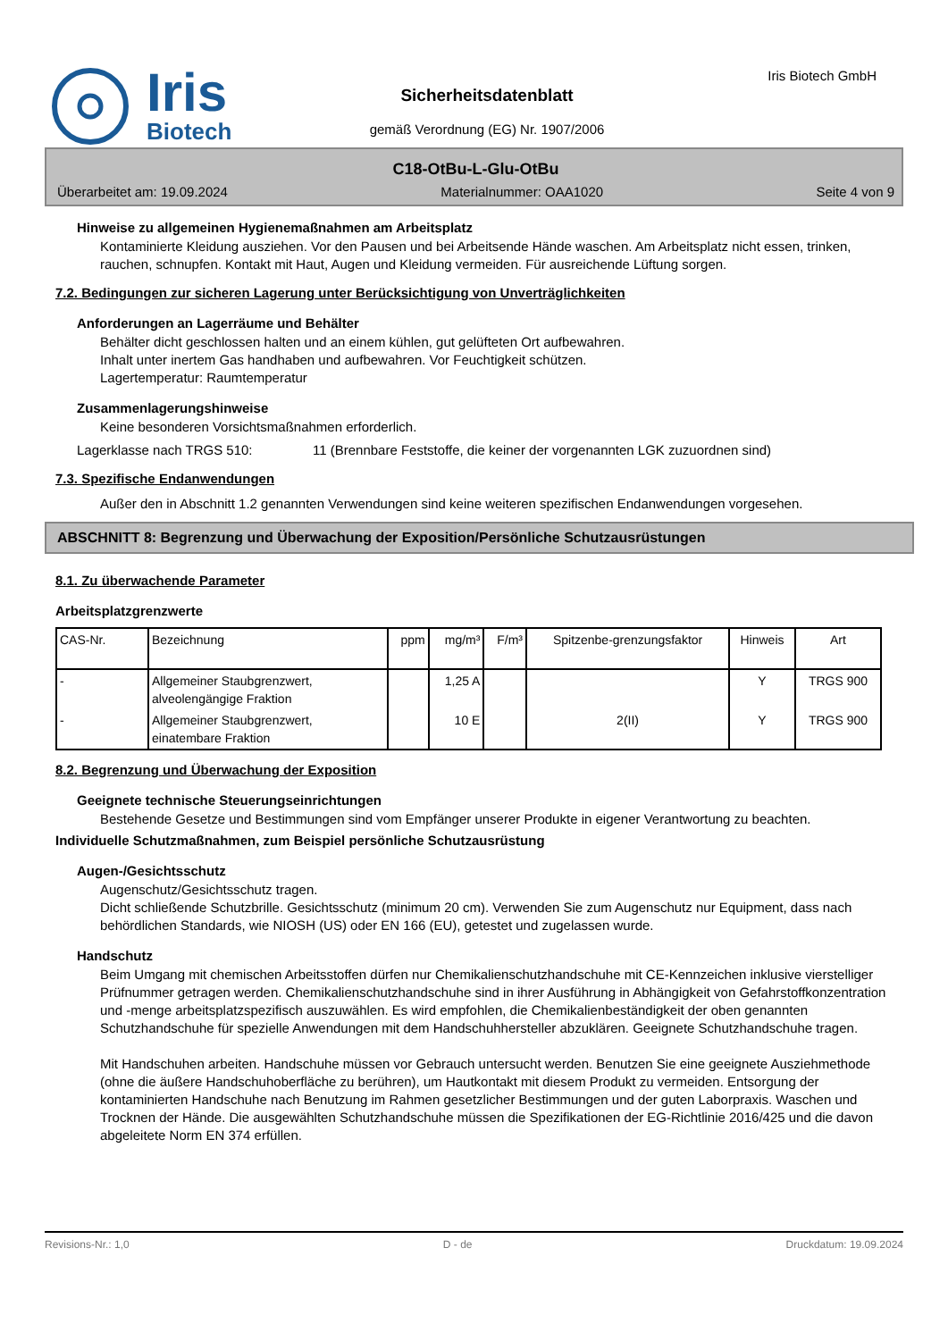Iris
Biotech
Sicherheitsdatenblatt
gemäß Verordnung (EG) Nr. 1907/2006
Iris Biotech GmbH
C18-OtBu-L-Glu-OtBu
Überarbeitet am: 19.09.2024 Materialnummer: OAA1020 Seite 4 von 9
Hinweise zu allgemeinen Hygienemaßnahmen am Arbeitsplatz
Kontaminierte Kleidung ausziehen. Vor den Pausen und bei Arbeitsende Hände waschen. Am Arbeitsplatz nicht essen, trinken, rauchen, schnupfen. Kontakt mit Haut, Augen und Kleidung vermeiden. Für ausreichende Lüftung sorgen.
7.2. Bedingungen zur sicheren Lagerung unter Berücksichtigung von Unverträglichkeiten
Anforderungen an Lagerräume und Behälter
Behälter dicht geschlossen halten und an einem kühlen, gut gelüfteten Ort aufbewahren.
Inhalt unter inertem Gas handhaben und aufbewahren. Vor Feuchtigkeit schützen.
Lagertemperatur: Raumtemperatur
Zusammenlagerungshinweise
Keine besonderen Vorsichtsmaßnahmen erforderlich.
Lagerklasse nach TRGS 510: 11 (Brennbare Feststoffe, die keiner der vorgenannten LGK zuzuordnen sind)
7.3. Spezifische Endanwendungen
Außer den in Abschnitt 1.2 genannten Verwendungen sind keine weiteren spezifischen Endanwendungen vorgesehen.
ABSCHNITT 8: Begrenzung und Überwachung der Exposition/Persönliche Schutzausrüstungen
8.1. Zu überwachende Parameter
Arbeitsplatzgrenzwerte
| CAS-Nr. | Bezeichnung | ppm | mg/m³ | F/m³ | Spitzenbe-grenzungsfaktor | Hinweis | Art |
| --- | --- | --- | --- | --- | --- | --- | --- |
| - | Allgemeiner Staubgrenzwert, alveolengängige Fraktion | | 1,25 A | | | Y | TRGS 900 |
| - | Allgemeiner Staubgrenzwert, einatembare Fraktion | | 10 E | | 2(II) | Y | TRGS 900 |
8.2. Begrenzung und Überwachung der Exposition
Geeignete technische Steuerungseinrichtungen
Bestehende Gesetze und Bestimmungen sind vom Empfänger unserer Produkte in eigener Verantwortung zu beachten.
Individuelle Schutzmaßnahmen, zum Beispiel persönliche Schutzausrüstung
Augen-/Gesichtsschutz
Augenschutz/Gesichtsschutz tragen.
Dicht schließende Schutzbrille. Gesichtsschutz (minimum 20 cm). Verwenden Sie zum Augenschutz nur Equipment, dass nach behördlichen Standards, wie NIOSH (US) oder EN 166 (EU), getestet und zugelassen wurde.
Handschutz
Beim Umgang mit chemischen Arbeitsstoffen dürfen nur Chemikalienschutzhandschuhe mit CE-Kennzeichen inklusive vierstelliger Prüfnummer getragen werden. Chemikalienschutzhandschuhe sind in ihrer Ausführung in Abhängigkeit von Gefahrstoffkonzentration und -menge arbeitsplatzspezifisch auszuwählen. Es wird empfohlen, die Chemikalienbeständigkeit der oben genannten Schutzhandschuhe für spezielle Anwendungen mit dem Handschuhhersteller abzuklären. Geeignete Schutzhandschuhe tragen.
Mit Handschuhen arbeiten. Handschuhe müssen vor Gebrauch untersucht werden. Benutzen Sie eine geeignete Ausziehmethode (ohne die äußere Handschuhoberfläche zu berühren), um Hautkontakt mit diesem Produkt zu vermeiden. Entsorgung der kontaminierten Handschuhe nach Benutzung im Rahmen gesetzlicher Bestimmungen und der guten Laborpraxis. Waschen und Trocknen der Hände. Die ausgewählten Schutzhandschuhe müssen die Spezifikationen der EG-Richtlinie 2016/425 und die davon abgeleitete Norm EN 374 erfüllen.
Revisions-Nr.: 1,0 D - de Druckdatum: 19.09.2024